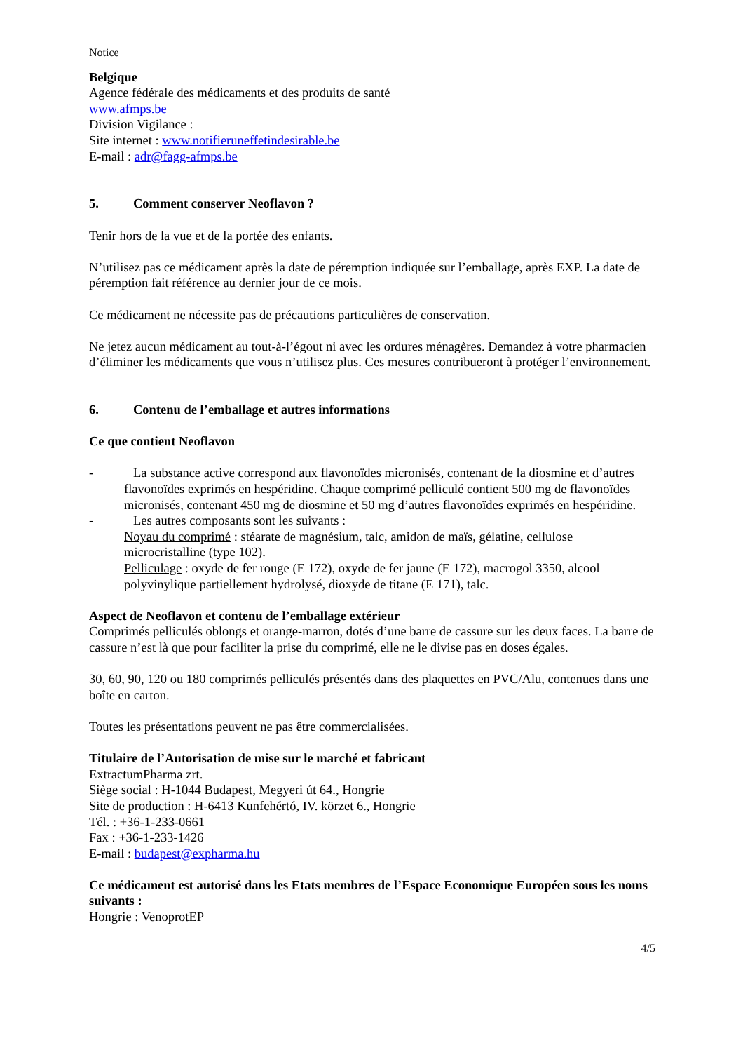Notice
Belgique
Agence fédérale des médicaments et des produits de santé
www.afmps.be
Division Vigilance :
Site internet : www.notifieruneffetindesirable.be
E-mail : adr@fagg-afmps.be
5. Comment conserver Neoflavon ?
Tenir hors de la vue et de la portée des enfants.
N’utilisez pas ce médicament après la date de péremption indiquée sur l’emballage, après EXP. La date de péremption fait référence au dernier jour de ce mois.
Ce médicament ne nécessite pas de précautions particulières de conservation.
Ne jetez aucun médicament au tout-à-l’égout ni avec les ordures ménagères. Demandez à votre pharmacien d’éliminer les médicaments que vous n’utilisez plus. Ces mesures contribueront à protéger l’environnement.
6. Contenu de l’emballage et autres informations
Ce que contient Neoflavon
- La substance active correspond aux flavonoïdes micronisés, contenant de la diosmine et d’autres flavonoïdes exprimés en hespéridine. Chaque comprimé pelliculé contient 500 mg de flavonoïdes micronisés, contenant 450 mg de diosmine et 50 mg d’autres flavonoïdes exprimés en hespéridine.
- Les autres composants sont les suivants :
Noyau du comprimé : stéarate de magnésium, talc, amidon de maïs, gélatine, cellulose microcristalline (type 102).
Pelliculage : oxyde de fer rouge (E 172), oxyde de fer jaune (E 172), macrogol 3350, alcool polyvinylique partiellement hydrolysé, dioxyde de titane (E 171), talc.
Aspect de Neoflavon et contenu de l’emballage extérieur
Comprimés pelliculés oblongs et orange-marron, dotés d’une barre de cassure sur les deux faces. La barre de cassure n’est là que pour faciliter la prise du comprimé, elle ne le divise pas en doses égales.
30, 60, 90, 120 ou 180 comprimés pelliculés présentés dans des plaquettes en PVC/Alu, contenues dans une boîte en carton.
Toutes les présentations peuvent ne pas être commercialisées.
Titulaire de l’Autorisation de mise sur le marché et fabricant
ExtractumPharma zrt.
Siège social : H-1044 Budapest, Megyeri út 64., Hongrie
Site de production : H-6413 Kunfehértó, IV. körzet 6., Hongrie
Tél. : +36-1-233-0661
Fax : +36-1-233-1426
E-mail : budapest@expharma.hu
Ce médicament est autorisé dans les Etats membres de l’Espace Economique Européen sous les noms suivants :
Hongrie : VenoprotEP
4/5